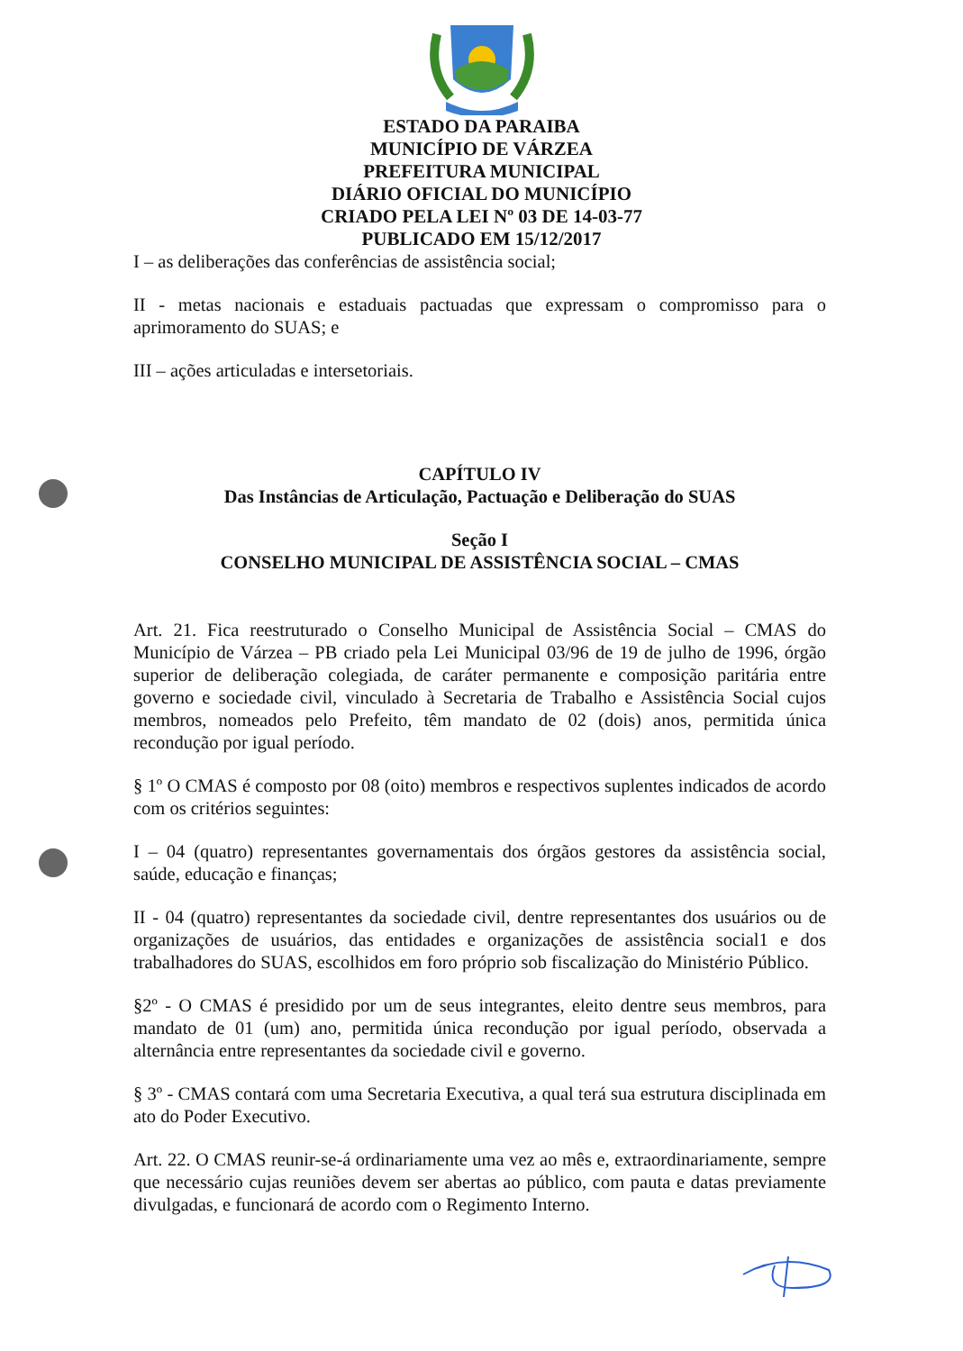ESTADO DA PARAIBA
MUNICÍPIO DE VÁRZEA
PREFEITURA MUNICIPAL
DIÁRIO OFICIAL DO MUNICÍPIO
CRIADO PELA LEI Nº 03 DE 14-03-77
PUBLICADO EM 15/12/2017
I – as deliberações das conferências de assistência social;
II - metas nacionais e estaduais pactuadas que expressam o compromisso para o aprimoramento do SUAS; e
III – ações articuladas e intersetoriais.
CAPÍTULO IV
Das Instâncias de Articulação, Pactuação e Deliberação do SUAS
Seção I
CONSELHO MUNICIPAL DE ASSISTÊNCIA SOCIAL – CMAS
Art. 21. Fica reestruturado o Conselho Municipal de Assistência Social – CMAS do Município de Várzea – PB criado pela Lei Municipal 03/96 de 19 de julho de 1996, órgão superior de deliberação colegiada, de caráter permanente e composição paritária entre governo e sociedade civil, vinculado à Secretaria de Trabalho e Assistência Social cujos membros, nomeados pelo Prefeito, têm mandato de 02 (dois) anos, permitida única recondução por igual período.
§ 1º O CMAS é composto por 08 (oito) membros e respectivos suplentes indicados de acordo com os critérios seguintes:
I – 04 (quatro) representantes governamentais dos órgãos gestores da assistência social, saúde, educação e finanças;
II - 04 (quatro) representantes da sociedade civil, dentre representantes dos usuários ou de organizações de usuários, das entidades e organizações de assistência social1 e dos trabalhadores do SUAS, escolhidos em foro próprio sob fiscalização do Ministério Público.
§2º - O CMAS é presidido por um de seus integrantes, eleito dentre seus membros, para mandato de 01 (um) ano, permitida única recondução por igual período, observada a alternância entre representantes da sociedade civil e governo.
§ 3º - CMAS contará com uma Secretaria Executiva, a qual terá sua estrutura disciplinada em ato do Poder Executivo.
Art. 22. O CMAS reunir-se-á ordinariamente uma vez ao mês e, extraordinariamente, sempre que necessário cujas reuniões devem ser abertas ao público, com pauta e datas previamente divulgadas, e funcionará de acordo com o Regimento Interno.